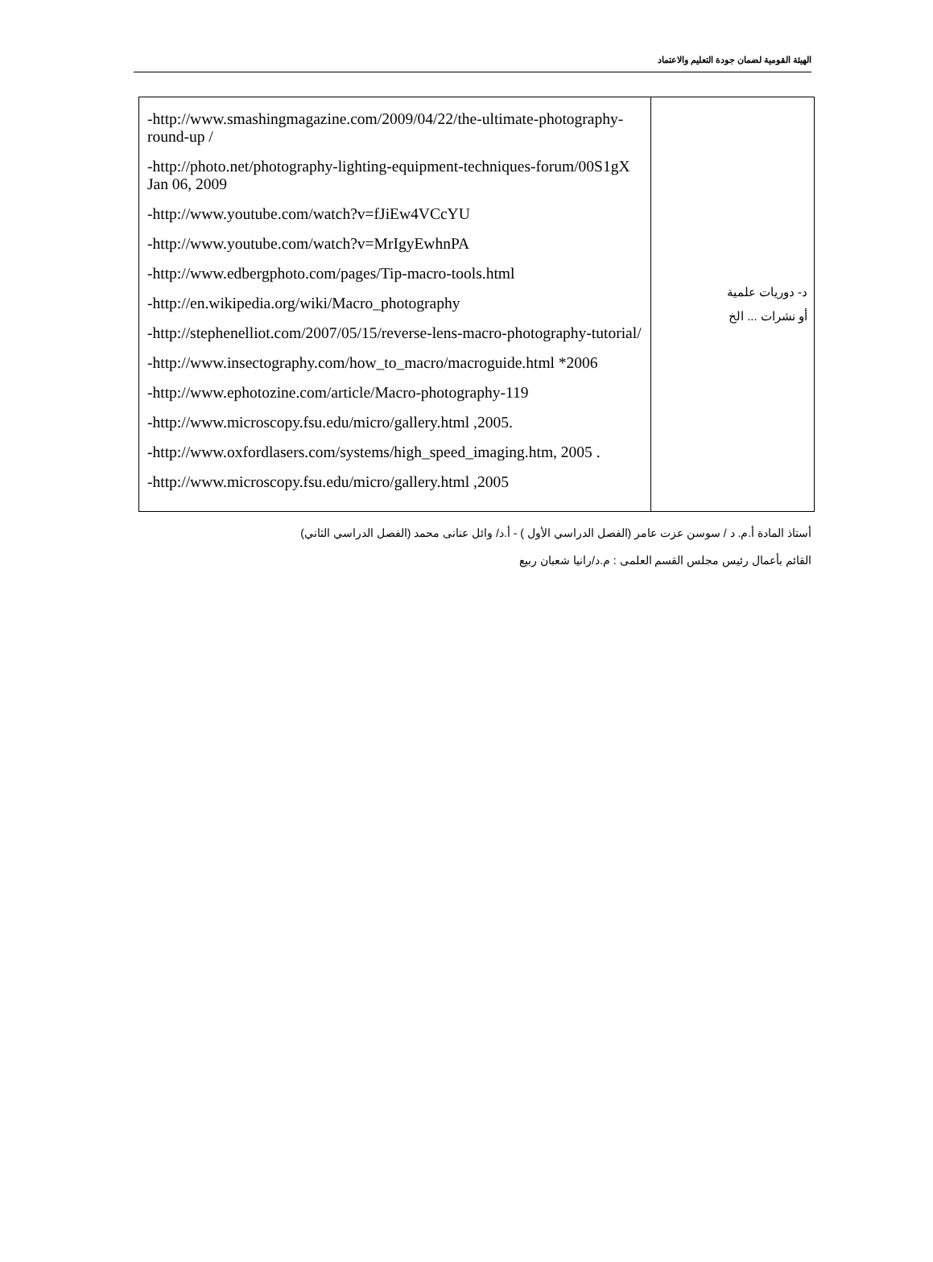الهيئة القومية لضمان جودة التعليم والاعتماد
| -http://www.smashingmagazine.com/2009/04/22/the-ultimate-photography-round-up / -http://photo.net/photography-lighting-equipment-techniques-forum/00S1gX Jan 06, 2009 -http://www.youtube.com/watch?v=fJiEw4VCcYU -http://www.youtube.com/watch?v=MrIgyEwhnPA -http://www.edbergphoto.com/pages/Tip-macro-tools.html -http://en.wikipedia.org/wiki/Macro_photography -http://stephenelliot.com/2007/05/15/reverse-lens-macro-photography-tutorial/ -http://www.insectography.com/how_to_macro/macroguide.html *2006 -http://www.ephotozine.com/article/Macro-photography-119 -http://www.microscopy.fsu.edu/micro/gallery.html ,2005. -http://www.oxfordlasers.com/systems/high_speed_imaging.htm, 2005 . -http://www.microscopy.fsu.edu/micro/gallery.html ,2005 | د- دوريات علمية أو نشرات ... الخ |
أستاذ المادة أ.م. د / سوسن عزت عامر (الفصل الدراسي الأول ) - أ.د/ وائل عنانى محمد (الفصل الدراسي الثاني)
القائم بأعمال رئيس مجلس القسم العلمى : م.د/رانيا شعبان ربيع